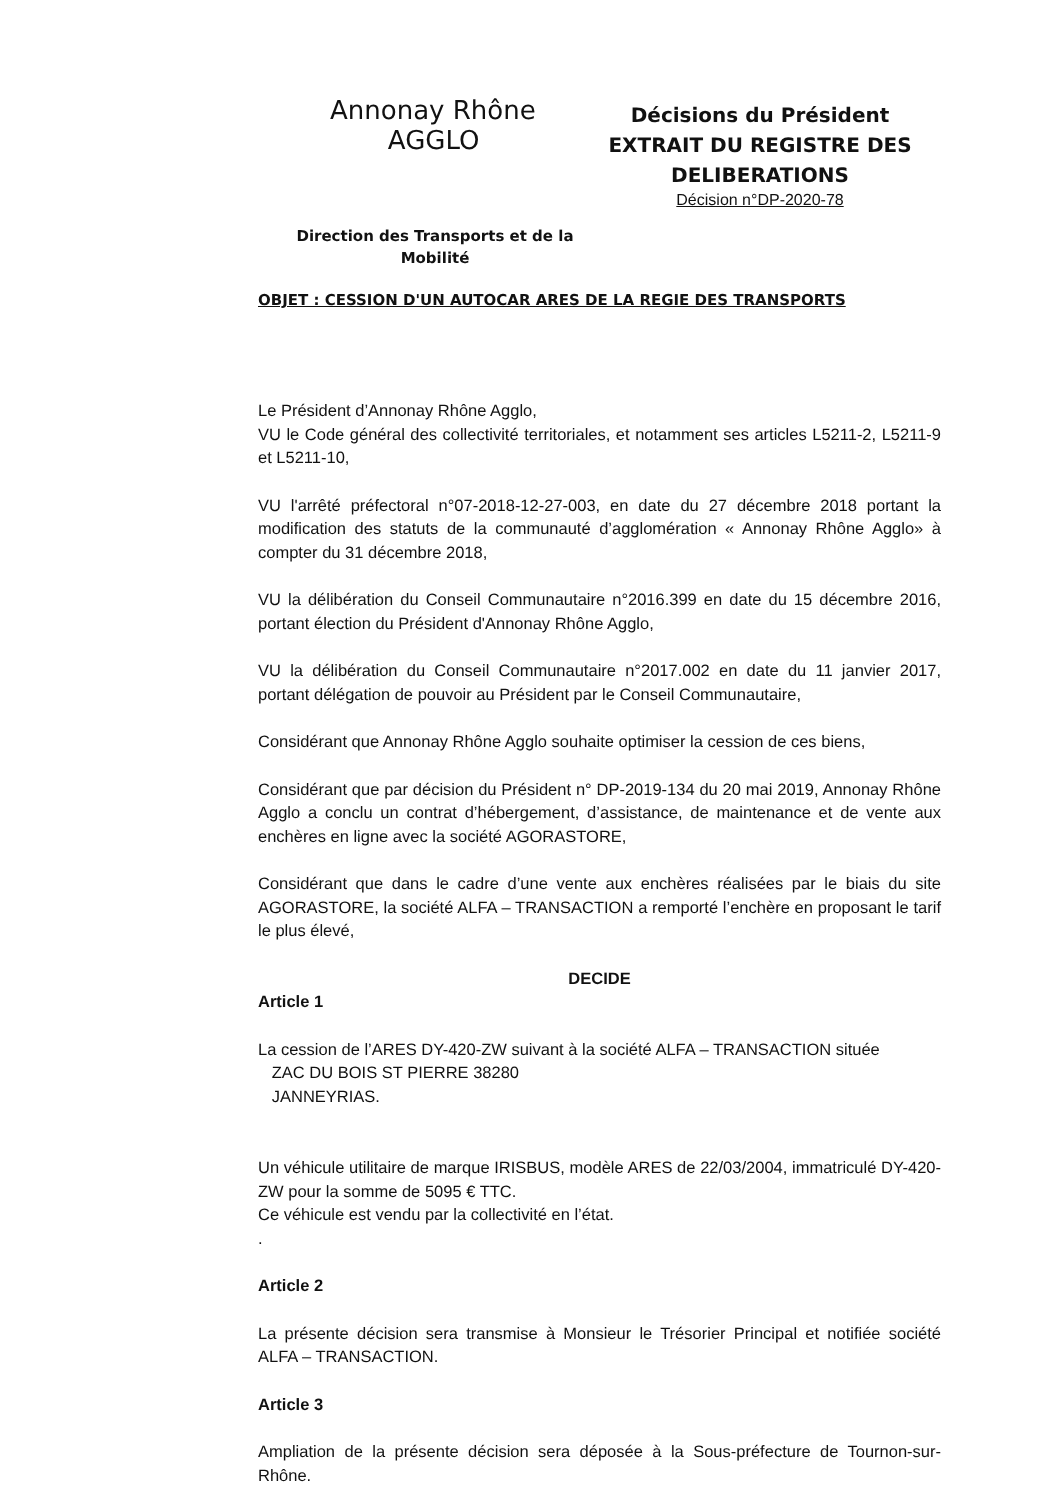Annonay Rhône
AGGLO
Direction des Transports et de la
Mobilité
Décisions du Président
EXTRAIT DU REGISTRE DES DELIBERATIONS
Décision n°DP-2020-78
OBJET : CESSION D'UN AUTOCAR ARES DE LA REGIE DES TRANSPORTS
Le Président d’Annonay Rhône Agglo,
VU le Code général des collectivité territoriales, et notamment ses articles L5211-2, L5211-9 et L5211-10,
VU l'arrêté préfectoral n°07-2018-12-27-003, en date du 27 décembre 2018 portant la modification des statuts de la communauté d’agglomération « Annonay Rhône Agglo» à compter du 31 décembre 2018,
VU la délibération du Conseil Communautaire n°2016.399 en date du 15 décembre 2016, portant élection du Président d'Annonay Rhône Agglo,
VU la délibération du Conseil Communautaire n°2017.002 en date du 11 janvier 2017, portant délégation de pouvoir au Président par le Conseil Communautaire,
Considérant que Annonay Rhône Agglo souhaite optimiser la cession de ces biens,
Considérant que par décision du Président n° DP-2019-134 du 20 mai 2019, Annonay Rhône Agglo a conclu un contrat d’hébergement, d’assistance, de maintenance et de vente aux enchères en ligne avec la société AGORASTORE,
Considérant que dans le cadre d’une vente aux enchères réalisées par le biais du site AGORASTORE, la société ALFA – TRANSACTION a remporté l’enchère en proposant le tarif le plus élevé,
DECIDE
Article 1
La cession de l’ARES DY-420-ZW suivant à la société ALFA – TRANSACTION située
ZAC DU BOIS ST PIERRE 38280
JANNEYRIAS.
Un véhicule utilitaire de marque IRISBUS, modèle ARES de 22/03/2004, immatriculé DY-420-ZW pour la somme de 5095 € TTC.
Ce véhicule est vendu par la collectivité en l’état.
.
Article 2
La présente décision sera transmise à Monsieur le Trésorier Principal et notifiée société ALFA – TRANSACTION.
Article 3
Ampliation de la présente décision sera déposée à la Sous-préfecture de Tournon-sur-Rhône.